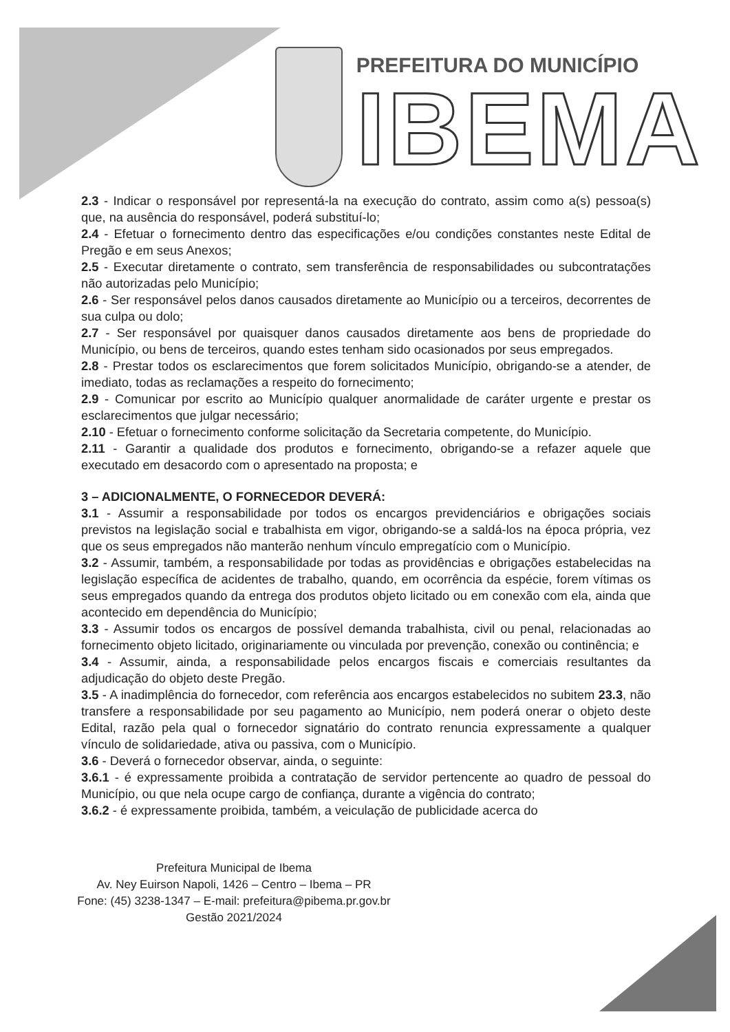PREFEITURA DO MUNICÍPIO
IBEMA
2.3 - Indicar o responsável por representá-la na execução do contrato, assim como a(s) pessoa(s) que, na ausência do responsável, poderá substituí-lo;
2.4 - Efetuar o fornecimento dentro das especificações e/ou condições constantes neste Edital de Pregão e em seus Anexos;
2.5 - Executar diretamente o contrato, sem transferência de responsabilidades ou subcontratações não autorizadas pelo Município;
2.6 - Ser responsável pelos danos causados diretamente ao Município ou a terceiros, decorrentes de sua culpa ou dolo;
2.7 - Ser responsável por quaisquer danos causados diretamente aos bens de propriedade do Município, ou bens de terceiros, quando estes tenham sido ocasionados por seus empregados.
2.8 - Prestar todos os esclarecimentos que forem solicitados Município, obrigando-se a atender, de imediato, todas as reclamações a respeito do fornecimento;
2.9 - Comunicar por escrito ao Município qualquer anormalidade de caráter urgente e prestar os esclarecimentos que julgar necessário;
2.10 - Efetuar o fornecimento conforme solicitação da Secretaria competente, do Município.
2.11 - Garantir a qualidade dos produtos e fornecimento, obrigando-se a refazer aquele que executado em desacordo com o apresentado na proposta; e
3 – ADICIONALMENTE, O FORNECEDOR DEVERÁ:
3.1 - Assumir a responsabilidade por todos os encargos previdenciários e obrigações sociais previstos na legislação social e trabalhista em vigor, obrigando-se a saldá-los na época própria, vez que os seus empregados não manterão nenhum vínculo empregatício com o Município.
3.2 - Assumir, também, a responsabilidade por todas as providências e obrigações estabelecidas na legislação específica de acidentes de trabalho, quando, em ocorrência da espécie, forem vítimas os seus empregados quando da entrega dos produtos objeto licitado ou em conexão com ela, ainda que acontecido em dependência do Município;
3.3 - Assumir todos os encargos de possível demanda trabalhista, civil ou penal, relacionadas ao fornecimento objeto licitado, originariamente ou vinculada por prevenção, conexão ou continência; e
3.4 - Assumir, ainda, a responsabilidade pelos encargos fiscais e comerciais resultantes da adjudicação do objeto deste Pregão.
3.5 - A inadimplência do fornecedor, com referência aos encargos estabelecidos no subitem 23.3, não transfere a responsabilidade por seu pagamento ao Município, nem poderá onerar o objeto deste Edital, razão pela qual o fornecedor signatário do contrato renuncia expressamente a qualquer vínculo de solidariedade, ativa ou passiva, com o Município.
3.6 - Deverá o fornecedor observar, ainda, o seguinte:
3.6.1 - é expressamente proibida a contratação de servidor pertencente ao quadro de pessoal do Município, ou que nela ocupe cargo de confiança, durante a vigência do contrato;
3.6.2 - é expressamente proibida, também, a veiculação de publicidade acerca do
Prefeitura Municipal de Ibema
Av. Ney Euirson Napoli, 1426 – Centro – Ibema – PR
Fone: (45) 3238-1347 – E-mail: prefeitura@pibema.pr.gov.br
Gestão 2021/2024